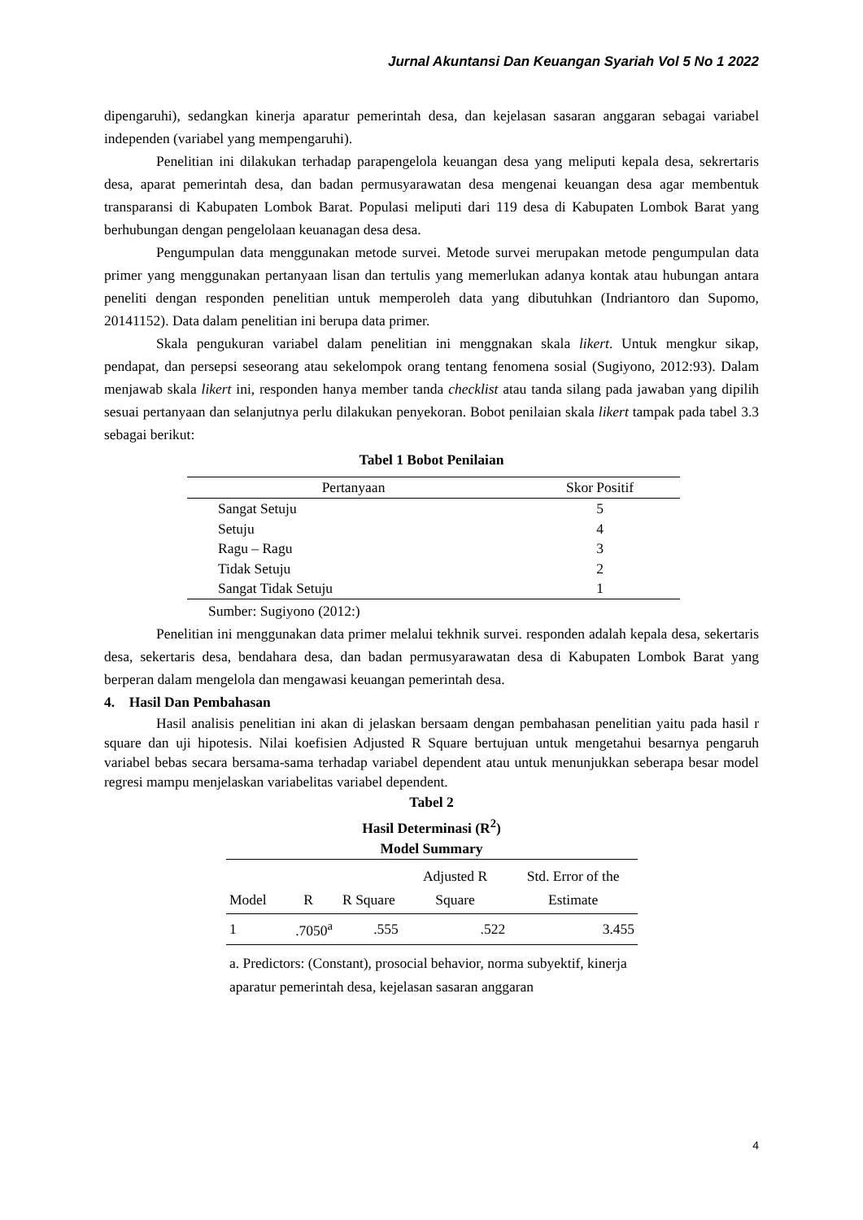Jurnal Akuntansi Dan Keuangan Syariah Vol 5 No 1 2022
dipengaruhi), sedangkan kinerja aparatur pemerintah desa, dan kejelasan sasaran anggaran sebagai variabel independen (variabel yang mempengaruhi).
Penelitian ini dilakukan terhadap parapengelola keuangan desa yang meliputi kepala desa, sekrertaris desa, aparat pemerintah desa, dan badan permusyarawatan desa mengenai keuangan desa agar membentuk transparansi di Kabupaten Lombok Barat. Populasi meliputi dari 119 desa di Kabupaten Lombok Barat yang berhubungan dengan pengelolaan keuanagan desa desa.
Pengumpulan data menggunakan metode survei. Metode survei merupakan metode pengumpulan data primer yang menggunakan pertanyaan lisan dan tertulis yang memerlukan adanya kontak atau hubungan antara peneliti dengan responden penelitian untuk memperoleh data yang dibutuhkan (Indriantoro dan Supomo, 20141152). Data dalam penelitian ini berupa data primer.
Skala pengukuran variabel dalam penelitian ini menggnakan skala likert. Untuk mengkur sikap, pendapat, dan persepsi seseorang atau sekelompok orang tentang fenomena sosial (Sugiyono, 2012:93). Dalam menjawab skala likert ini, responden hanya member tanda checklist atau tanda silang pada jawaban yang dipilih sesuai pertanyaan dan selanjutnya perlu dilakukan penyekoran. Bobot penilaian skala likert tampak pada tabel 3.3 sebagai berikut:
Tabel 1 Bobot Penilaian
| Pertanyaan | Skor Positif |
| --- | --- |
| Sangat Setuju | 5 |
| Setuju | 4 |
| Ragu – Ragu | 3 |
| Tidak Setuju | 2 |
| Sangat Tidak Setuju | 1 |
Sumber: Sugiyono (2012:)
Penelitian ini menggunakan data primer melalui tekhnik survei. responden adalah kepala desa, sekertaris desa, sekertaris desa, bendahara desa, dan badan permusyarawatan desa di Kabupaten Lombok Barat yang berperan dalam mengelola dan mengawasi keuangan pemerintah desa.
4. Hasil Dan Pembahasan
Hasil analisis penelitian ini akan di jelaskan bersaam dengan pembahasan penelitian yaitu pada hasil r square dan uji hipotesis. Nilai koefisien Adjusted R Square bertujuan untuk mengetahui besarnya pengaruh variabel bebas secara bersama-sama terhadap variabel dependent atau untuk menunjukkan seberapa besar model regresi mampu menjelaskan variabelitas variabel dependent.
Tabel 2
Hasil Determinasi (R<sup>2</sup>)
Model Summary
| Model | R | R Square | Adjusted R Square | Std. Error of the Estimate |
| --- | --- | --- | --- | --- |
| 1 | .7050<sup>a</sup> | .555 | .522 | 3.455 |
| a. Predictors: (Constant), prosocial behavior, norma subyektif, kinerja aparatur pemerintah desa, kejelasan sasaran anggaran | | | | |
4